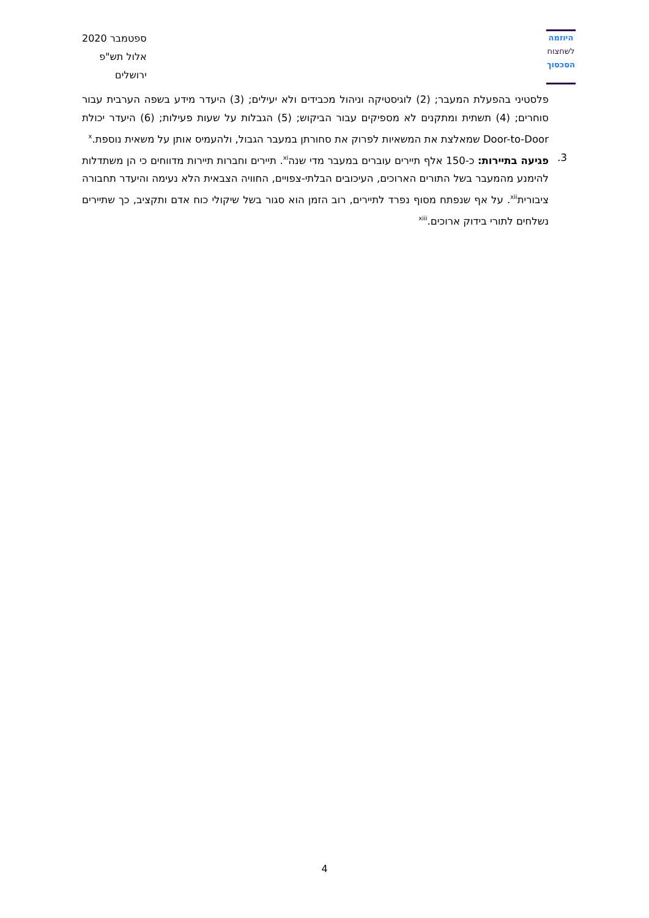ספטמבר 2020
אלול תש"פ
ירושלים
היוזמה
לשחצוח
הסכסוך
פלסטיני בהפעלת המעבר; (2) לוגיסטיקה וניהול מכבידים ולא יעילים; (3) היעדר מידע בשפה הערבית עבור סוחרים; (4) תשתית ומתקנים לא מספיקים עבור הביקוש; (5) הגבלות על שעות פעילות; (6) היעדר יכולת Door-to-Door שמאלצת את המשאיות לפרוק את סחורתן במעבר הגבול, ולהעמיס אותן על משאית נוספת.<sup>x</sup>
3. פגיעה בתיירות: כ-150 אלף תיירים עוברים במעבר מדי שנה<sup>xi</sup>. תיירים וחברות תיירות מדווחים כי הן משתדלות להימנע מהמעבר בשל התורים הארוכים, העיכובים הבלתי-צפויים, החוויה הצבאית הלא נעימה והיעדר תחבורה ציבורית<sup>xii</sup>. על אף שנפתח מסוף נפרד לתיירים, רוב הזמן הוא סגור בשל שיקולי כוח אדם ותקציב, כך שתיירים נשלחים לתורי בידוק ארוכים.<sup>xiii</sup>
4